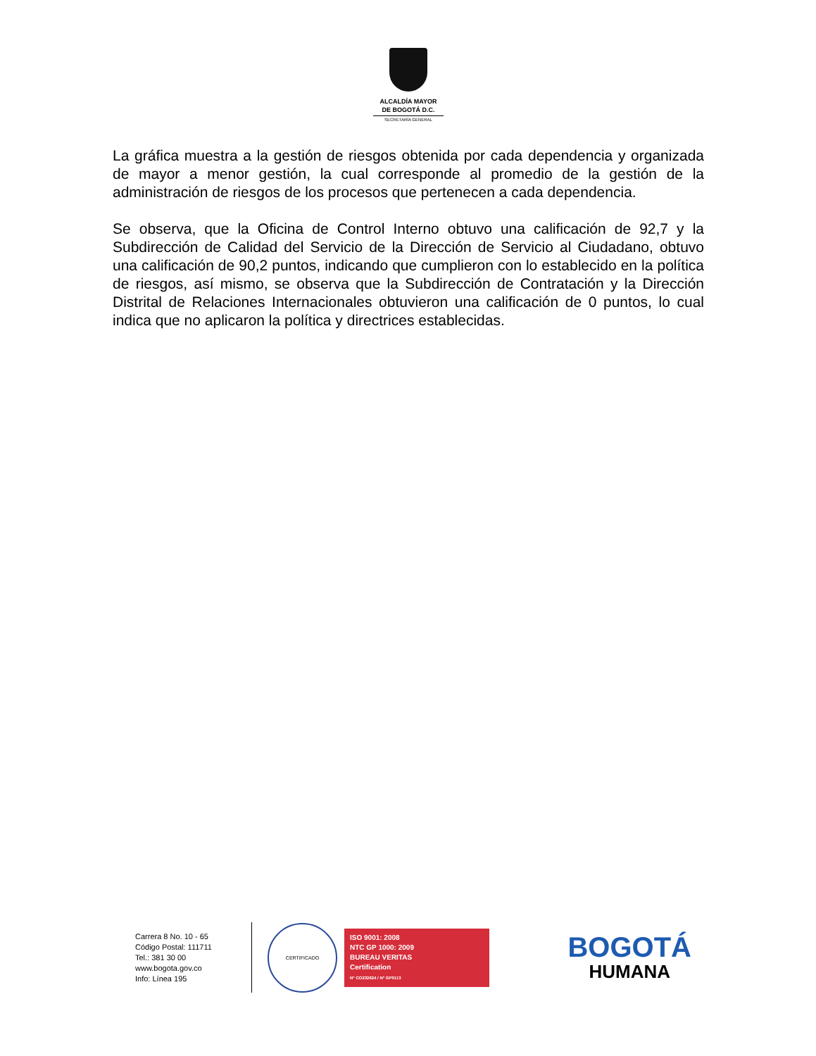ALCALDÍA MAYOR
DE BOGOTÁ D.C.
SECRETARÍA GENERAL
La gráfica muestra a la gestión de riesgos obtenida por cada dependencia y organizada de mayor a menor gestión, la cual corresponde al promedio de la gestión de la administración de riesgos de los procesos que pertenecen a cada dependencia.
Se observa, que la Oficina de Control Interno obtuvo una calificación de 92,7 y la Subdirección de Calidad del Servicio de la Dirección de Servicio al Ciudadano, obtuvo una calificación de 90,2 puntos, indicando que cumplieron con lo establecido en la política de riesgos, así mismo, se observa que la Subdirección de Contratación y la Dirección Distrital de Relaciones Internacionales obtuvieron una calificación de 0 puntos, lo cual indica que no aplicaron la política y directrices establecidas.
Carrera 8 No. 10 - 65
Código Postal: 111711
Tel.: 381 30 00
www.bogota.gov.co
Info: Línea 195
CERTIFICADO
ISO 9001: 2008
NTC GP 1000: 2009
BUREAU VERITAS
Certification
N° CO232624 / N° GP0113
BOGOTÁ
HUMANA